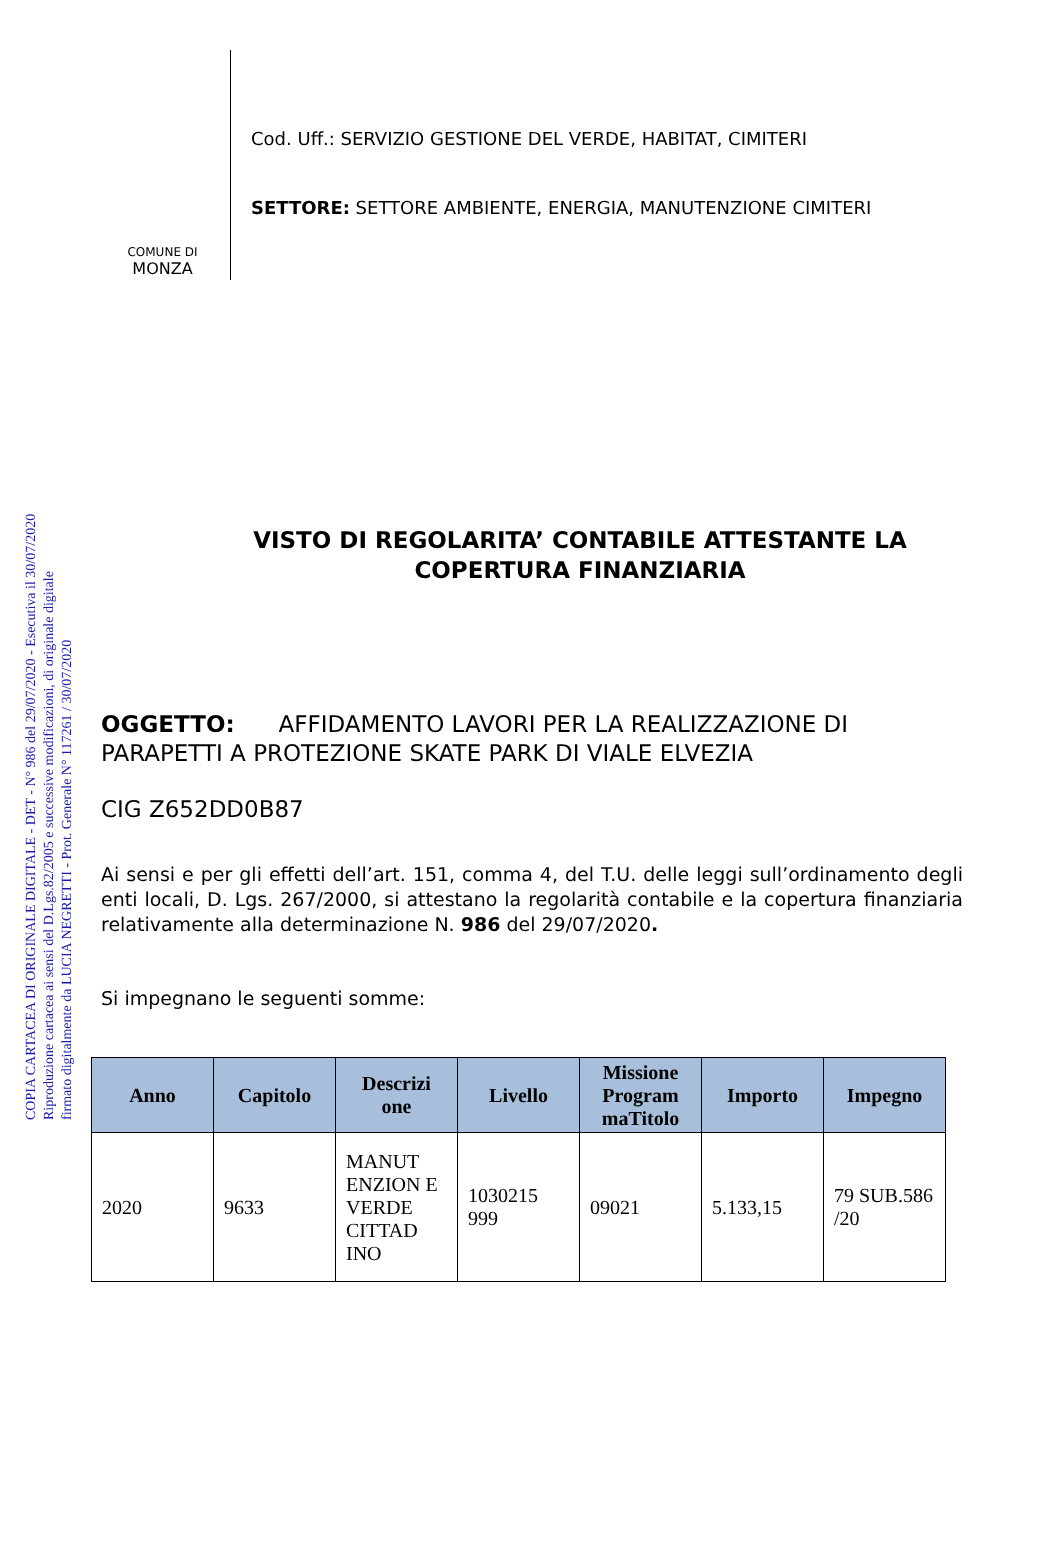COPIA CARTACEA DI ORIGINALE DIGITALE - DET - N° 986 del 29/07/2020 - Esecutiva il 30/07/2020
Riproduzione cartacea ai sensi del D.Lgs.82/2005 e successive modificazioni, di originale digitale
firmato digitalmente da LUCIA NEGRETTI - Prot. Generale N° 117261 / 30/07/2020
COMUNE DI
MONZA
Cod. Uff.: SERVIZIO GESTIONE DEL VERDE, HABITAT, CIMITERI
SETTORE: SETTORE AMBIENTE, ENERGIA, MANUTENZIONE CIMITERI
VISTO DI REGOLARITA’ CONTABILE ATTESTANTE LA
COPERTURA FINANZIARIA
OGGETTO: AFFIDAMENTO LAVORI PER LA REALIZZAZIONE DI PARAPETTI A PROTEZIONE SKATE PARK DI VIALE ELVEZIA
CIG Z652DD0B87
Ai sensi e per gli effetti dell’art. 151, comma 4, del T.U. delle leggi sull’ordinamento degli enti locali, D. Lgs. 267/2000, si attestano la regolarità contabile e la copertura finanziaria relativamente alla determinazione N. 986 del 29/07/2020.
Si impegnano le seguenti somme:
| Anno | Capitolo | Descrizi one | Livello | Missione Program maTitolo | Importo | Impegno |
| --- | --- | --- | --- | --- | --- | --- |
| 2020 | 9633 | MANUT ENZION E VERDE CITTAD INO | 1030215 999 | 09021 | 5.133,15 | 79 SUB.586 /20 |